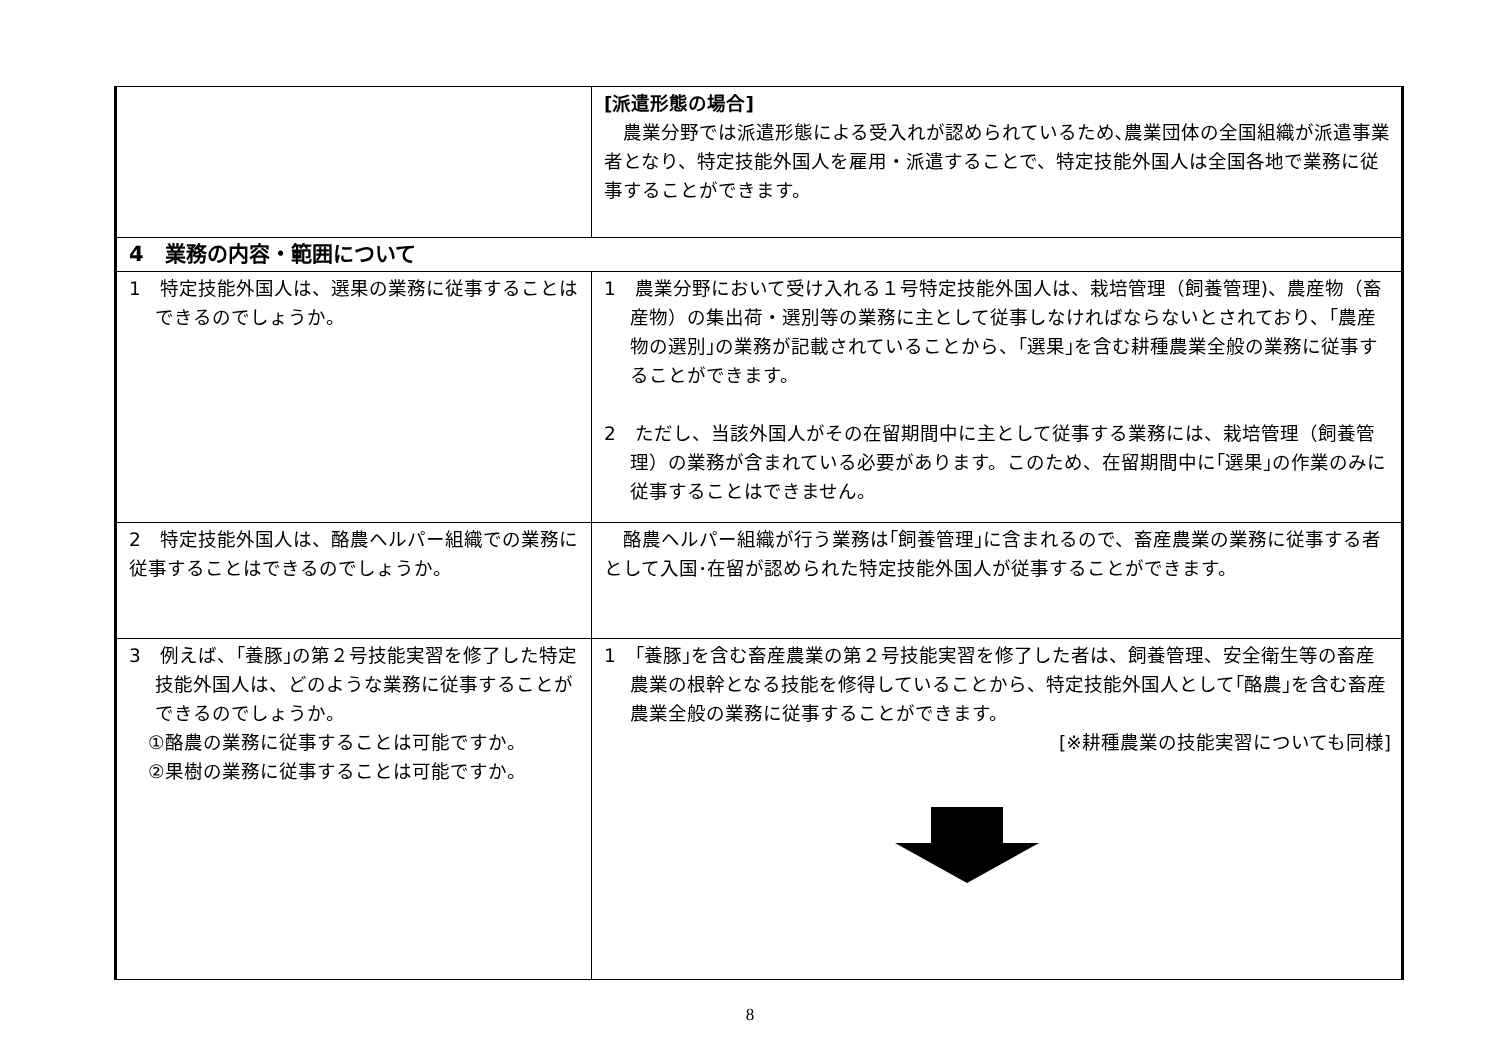| | [派遣形態の場合] 農業分野では派遣形態による受入れが認められているため､農業団体の全国組織が派遣事業者となり、特定技能外国人を雇用・派遣することで、特定技能外国人は全国各地で業務に従事することができます。 |
| 4 業務の内容・範囲について | |
| 1 特定技能外国人は、選果の業務に従事することはできるのでしょうか。 | 1 農業分野において受け入れる１号特定技能外国人は、栽培管理（飼養管理)、農産物（畜産物）の集出荷・選別等の業務に主として従事しなければならないとされており、｢農産物の選別｣の業務が記載されていることから、｢選果｣を含む耕種農業全般の業務に従事することができます。 2 ただし、当該外国人がその在留期間中に主として従事する業務には、栽培管理（飼養管理）の業務が含まれている必要があります。このため、在留期間中に｢選果｣の作業のみに従事することはできません。 |
| 2 特定技能外国人は、酪農ヘルパー組織での業務に従事することはできるのでしょうか。 | 酪農ヘルパー組織が行う業務は｢飼養管理｣に含まれるので、畜産農業の業務に従事する者として入国･在留が認められた特定技能外国人が従事することができます。 |
| 3 例えば、｢養豚｣の第２号技能実習を修了した特定技能外国人は、どのような業務に従事することができるのでしょうか。 ①酪農の業務に従事することは可能ですか。 ②果樹の業務に従事することは可能ですか。 | 1 ｢養豚｣を含む畜産農業の第２号技能実習を修了した者は、飼養管理、安全衛生等の畜産農業の根幹となる技能を修得していることから、特定技能外国人として｢酪農｣を含む畜産農業全般の業務に従事することができます。 [※耕種農業の技能実習についても同様] |
8